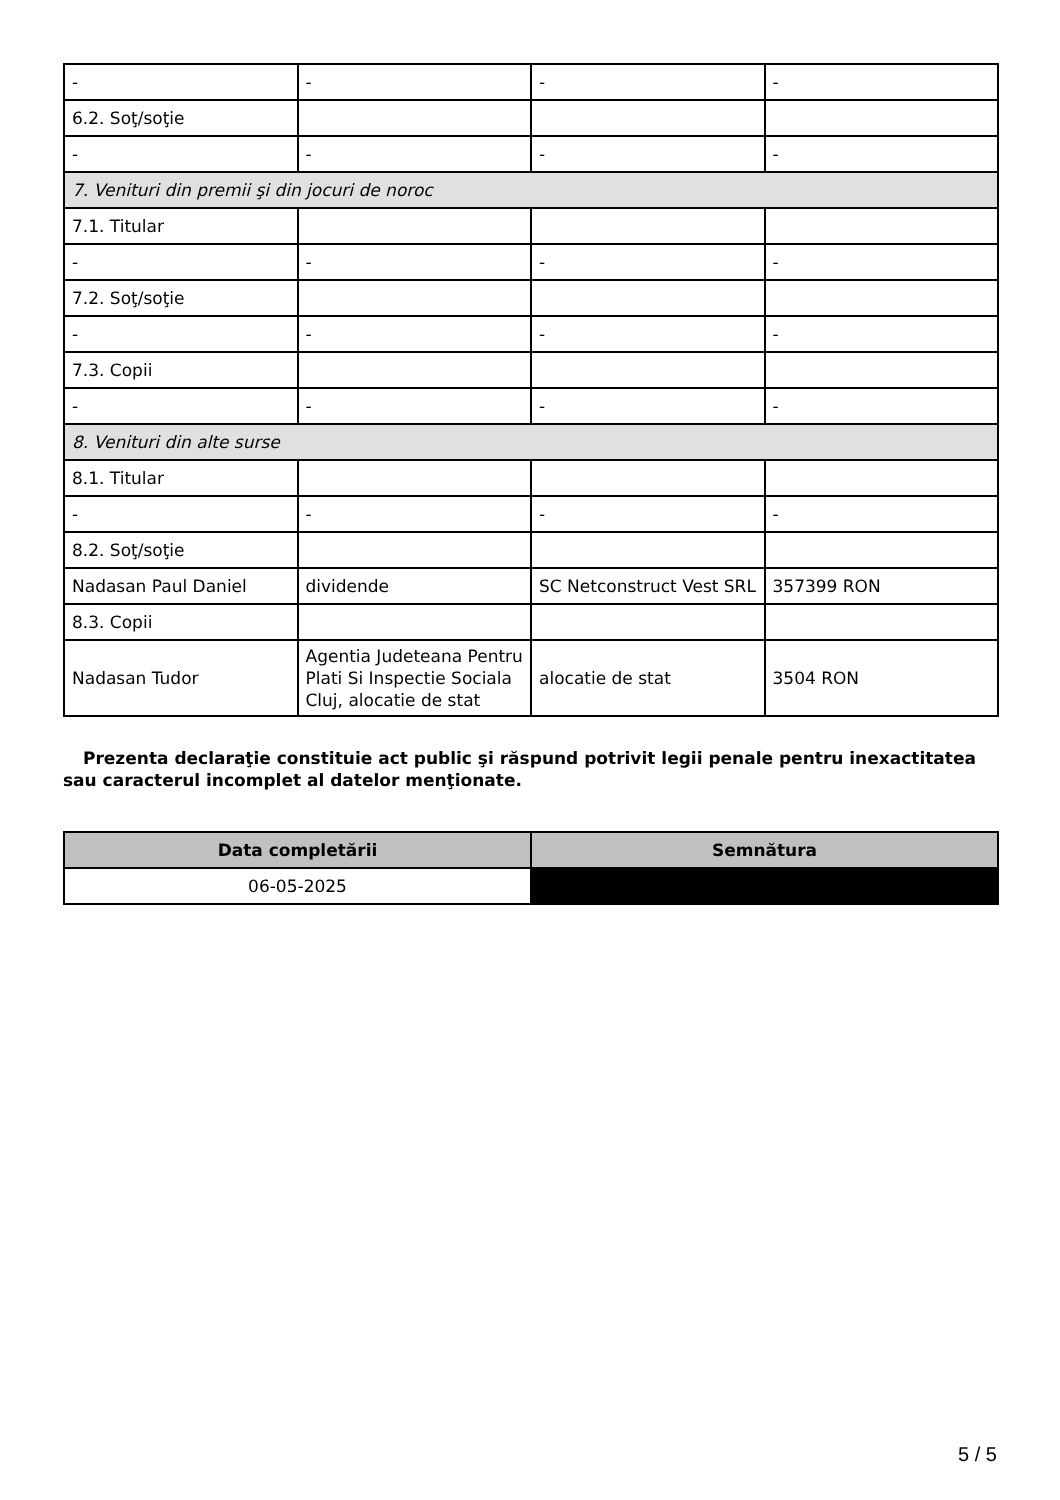| - | - | - | - |
| 6.2. Soţ/soţie | | | |
| - | - | - | - |
| 7. Venituri din premii şi din jocuri de noroc | | | |
| 7.1. Titular | | | |
| - | - | - | - |
| 7.2. Soţ/soţie | | | |
| - | - | - | - |
| 7.3. Copii | | | |
| - | - | - | - |
| 8. Venituri din alte surse | | | |
| 8.1. Titular | | | |
| - | - | - | - |
| 8.2. Soţ/soţie | | | |
| Nadasan Paul Daniel | dividende | SC Netconstruct Vest SRL | 357399 RON |
| 8.3. Copii | | | |
| Nadasan Tudor | Agentia Judeteana Pentru Plati Si Inspectie Sociala Cluj, alocatie de stat | alocatie de stat | 3504 RON |
Prezenta declaraţie constituie act public şi răspund potrivit legii penale pentru inexactitatea sau caracterul incomplet al datelor menţionate.
| Data completării | Semnătura |
| --- | --- |
| 06-05-2025 | |
5 / 5